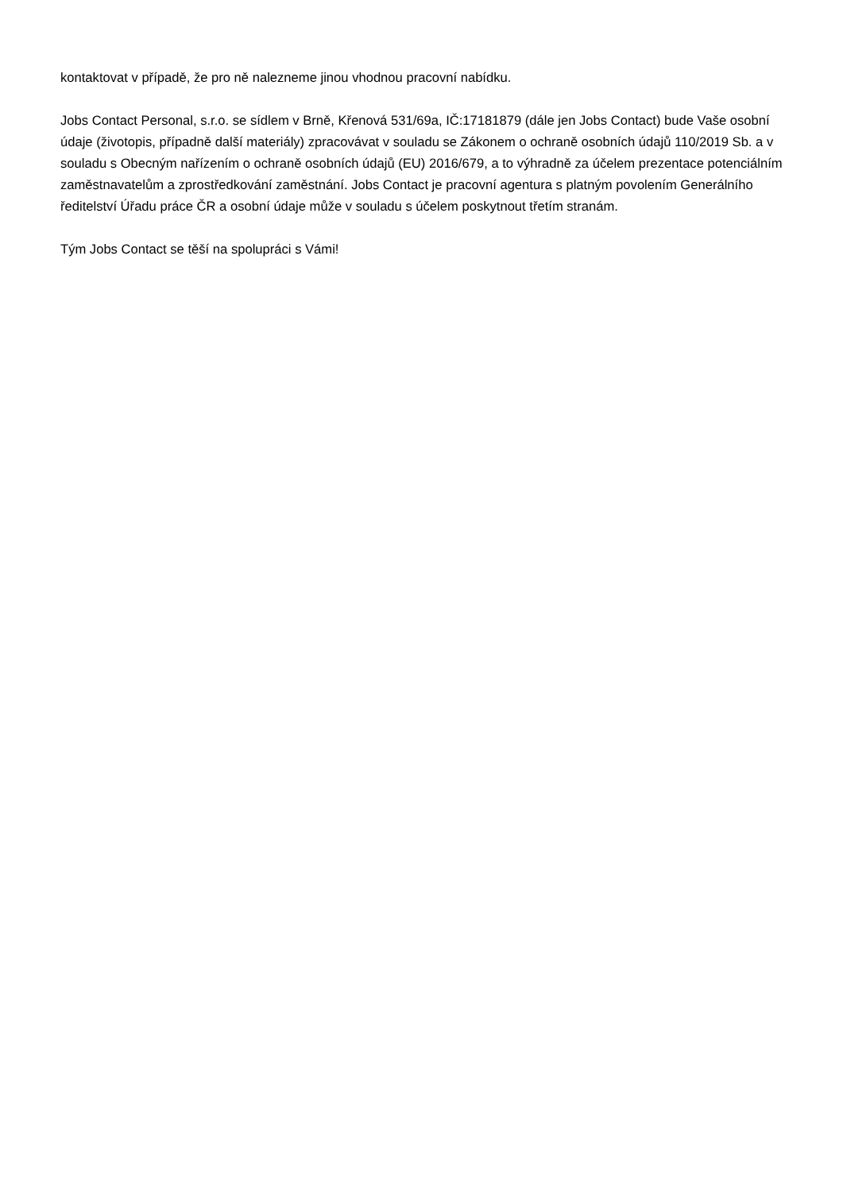kontaktovat v případě, že pro ně nalezneme jinou vhodnou pracovní nabídku.
Jobs Contact Personal, s.r.o. se sídlem v Brně, Křenová 531/69a, IČ:17181879 (dále jen Jobs Contact) bude Vaše osobní údaje (životopis, případně další materiály) zpracovávat v souladu se Zákonem o ochraně osobních údajů 110/2019 Sb. a v souladu s Obecným nařízením o ochraně osobních údajů (EU) 2016/679, a to výhradně za účelem prezentace potenciálním zaměstnavatelům a zprostředkování zaměstnání. Jobs Contact je pracovní agentura s platným povolením Generálního ředitelství Úřadu práce ČR a osobní údaje může v souladu s účelem poskytnout třetím stranám.
Tým Jobs Contact se těší na spolupráci s Vámi!